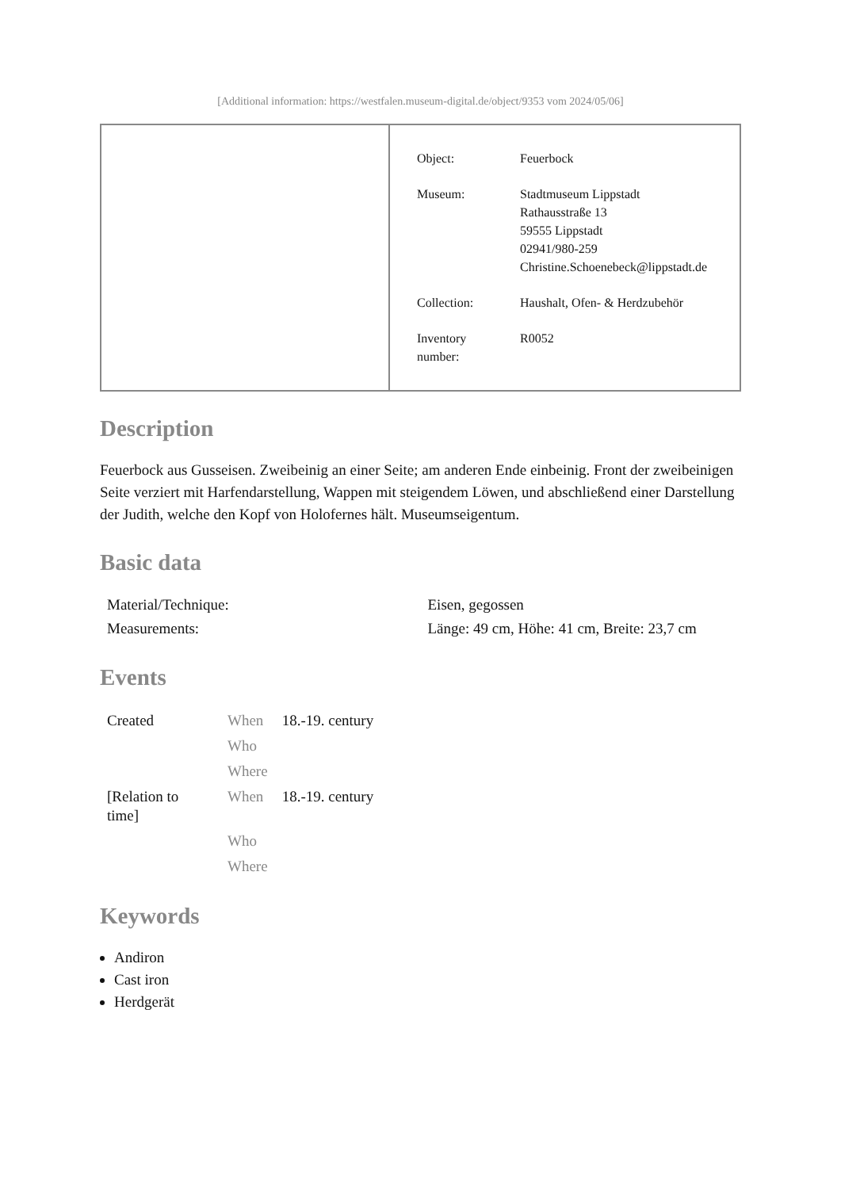[Additional information: https://westfalen.museum-digital.de/object/9353 vom 2024/05/06]
| Object: | Feuerbock |
| Museum: | Stadtmuseum Lippstadt Rathausstraße 13 59555 Lippstadt 02941/980-259 Christine.Schoenebeck@lippstadt.de |
| Collection: | Haushalt, Ofen- & Herdzubehör |
| Inventory number: | R0052 |
Description
Feuerbock aus Gusseisen. Zweibeinig an einer Seite; am anderen Ende einbeinig. Front der zweibeinigen Seite verziert mit Harfendarstellung, Wappen mit steigendem Löwen, und abschließend einer Darstellung der Judith, welche den Kopf von Holofernes hält. Museumseigentum.
Basic data
| Material/Technique: | Eisen, gegossen |
| Measurements: | Länge: 49 cm, Höhe: 41 cm, Breite: 23,7 cm |
Events
| Created | When | 18.-19. century |
| | Who | |
| | Where | |
| [Relation to time] | When | 18.-19. century |
| | Who | |
| | Where | |
Keywords
Andiron
Cast iron
Herdgerät